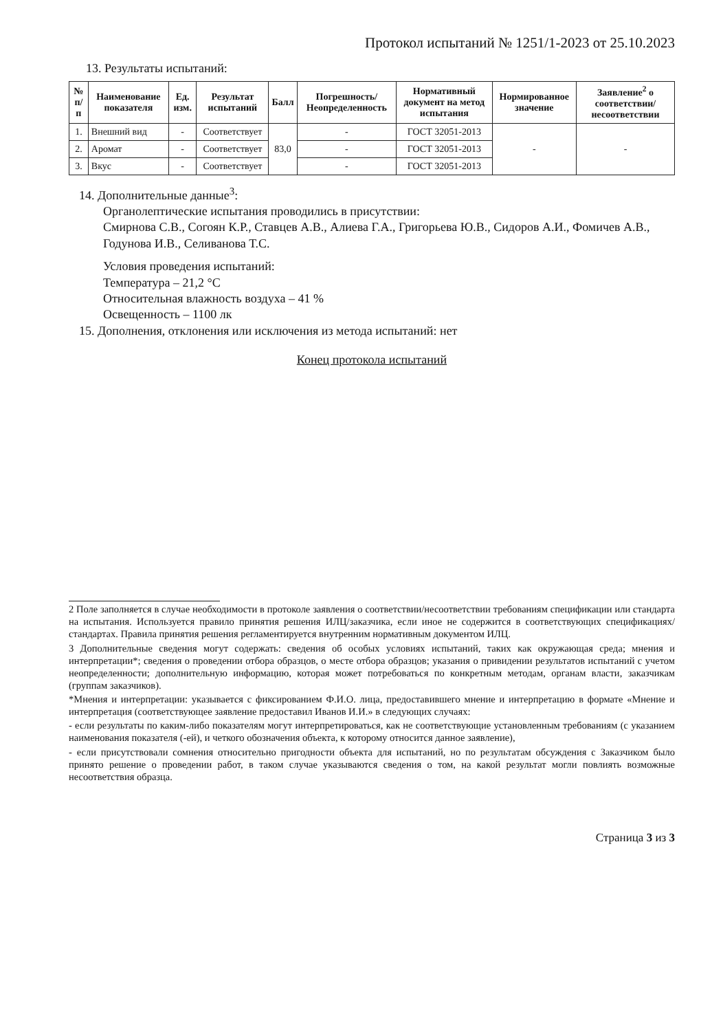Протокол испытаний № 1251/1-2023 от 25.10.2023
13. Результаты испытаний:
| № п/п | Наименование показателя | Ед. изм. | Результат испытаний | Балл | Погрешность/ Неопределенность | Нормативный документ на метод испытания | Нормированное значение | Заявление<sup>2</sup> о соответствии/несоответствии |
| --- | --- | --- | --- | --- | --- | --- | --- | --- |
| 1. | Внешний вид | - | Соответствует | 83,0 | - | ГОСТ 32051-2013 | - | - |
| 2. | Аромат | - | Соответствует | | - | ГОСТ 32051-2013 | | |
| 3. | Вкус | - | Соответствует | | - | ГОСТ 32051-2013 | | |
14. Дополнительные данные<sup>3</sup>:
Органолептические испытания проводились в присутствии:
Смирнова С.В., Согоян К.Р., Ставцев А.В., Алиева Г.А., Григорьева Ю.В., Сидоров А.И., Фомичев А.В., Годунова И.В., Селиванова Т.С.
Условия проведения испытаний:
Температура – 21,2 °С
Относительная влажность воздуха – 41 %
Освещенность – 1100 лк
15. Дополнения, отклонения или исключения из метода испытаний: нет
Конец протокола испытаний
2 Поле заполняется в случае необходимости в протоколе заявления о соответствии/несоответствии требованиям спецификации или стандарта на испытания. Используется правило принятия решения ИЛЦ/заказчика, если иное не содержится в соответствующих спецификациях/стандартах. Правила принятия решения регламентируется внутренним нормативным документом ИЛЦ.
3 Дополнительные сведения могут содержать: сведения об особых условиях испытаний, таких как окружающая среда; мнения и интерпретации*; сведения о проведении отбора образцов, о месте отбора образцов; указания о привидении результатов испытаний с учетом неопределенности; дополнительную информацию, которая может потребоваться по конкретным методам, органам власти, заказчикам (группам заказчиков).
*Мнения и интерпретации: указывается с фиксированием Ф.И.О. лица, предоставившего мнение и интерпретацию в формате «Мнение и интерпретация (соответствующее заявление предоставил Иванов И.И.» в следующих случаях:
- если результаты по каким-либо показателям могут интерпретироваться, как не соответствующие установленным требованиям (с указанием наименования показателя (-ей), и четкого обозначения объекта, к которому относится данное заявление),
- если присутствовали сомнения относительно пригодности объекта для испытаний, но по результатам обсуждения с Заказчиком было принято решение о проведении работ, в таком случае указываются сведения о том, на какой результат могли повлиять возможные несоответствия образца.
Страница 3 из 3